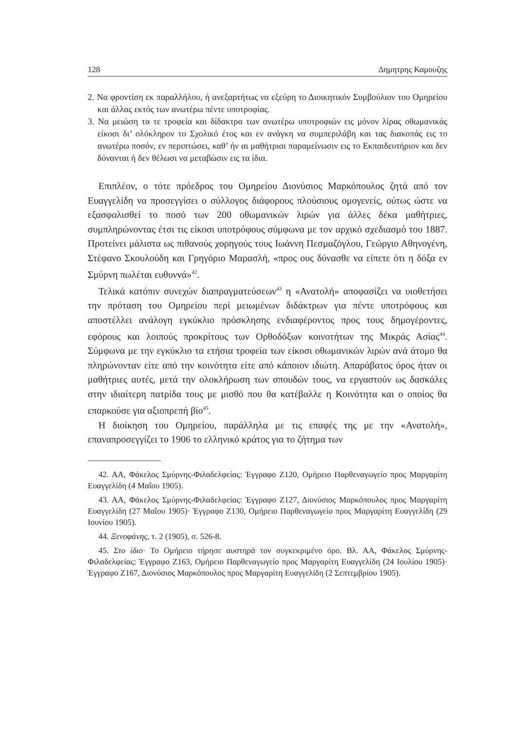128 Δημητρης Καμουζης
2. Να φροντίση εκ παραλλήλου, ή ανεξαρτήτως να εξεύρη το Διοικητικόν Συμβούλιον του Ομηρείου και άλλας εκτός των ανωτέρω πέντε υποτροφίας.
3. Να μειώση τα τε τροφεία και δίδακτρα των ανωτέρω υποτροφιών εις μόνον λίρας οθωμανικάς είκοσι δι’ ολόκληρον το Σχολικό έτος και εν ανάγκη να συμπεριλάβη και τας διακοπάς εις το ανωτέρω ποσόν, εν περιπτώσει, καθ’ ήν αι μαθήτριαι παραμείνωσιν εις το Εκπαιδευτήριον και δεν δύνανται ή δεν θέλωσι να μεταβώσιν εις τα ίδια.
Επιπλέον, ο τότε πρόεδρος του Ομηρείου Διονύσιος Μαρκόπουλος ζητά από τον Ευαγγελίδη να προσεγγίσει ο σύλλογος διάφορους πλούσιους ομογενείς, ούτως ώστε να εξασφαλισθεί το ποσό των 200 οθωμανικών λιρών για άλλες δέκα μαθήτριες, συμπληρώνοντας έτσι τις είκοσι υποτρόφους σύμφωνα με τον αρχικό σχεδιασμό του 1887. Προτείνει μάλιστα ως πιθανούς χορηγούς τους Ιωάννη Πεσμαζόγλου, Γεώργιο Αθηνογένη, Στέφανο Σκουλούδη και Γρηγόριο Μαρασλή, «προς ους δύνασθε να είπετε ότι η δόξα εν Σμύρνη πωλέται ευθυννά»<sup>42</sup>.
Τελικά κατόπιν συνεχών διαπραγματεύσεων<sup>43</sup> η «Ανατολή» αποφασίζει να υιοθετήσει την πρόταση του Ομηρείου περί μειωμένων διδάκτρων για πέντε υποτρόφους και αποστέλλει ανάλογη εγκύκλιο πρόσκλησης ενδιαφέροντος προς τους δημογέροντες, εφόρους και λοιπούς προκρίτους των Ορθοδόξων κοινοτήτων της Μικράς Ασίας<sup>44</sup>. Σύμφωνα με την εγκύκλιο τα ετήσια τροφεία των είκοσι οθωμανικών λιρών ανά άτομο θα πληρώνονταν είτε από την κοινότητα είτε από κάποιον ιδιώτη. Απαράβατος όρος ήταν οι μαθήτριες αυτές, μετά την ολοκλήρωση των σπουδών τους, να εργαστούν ως δασκάλες στην ιδιαίτερη πατρίδα τους με μισθό που θα κατέβαλλε η Κοινότητα και ο οποίος θα επαρκούσε για αξιοπρεπή βίο<sup>45</sup>.
Η διοίκηση του Ομηρείου, παράλληλα με τις επαφές της με την «Ανατολή», επαναπροσεγγίζει το 1906 το ελληνικό κράτος για το ζήτημα των
42. ΑΑ, Φάκελος Σμύρνης-Φιλαδελφείας: Έγγραφο Ζ120, Ομήρειο Παρθεναγωγείο προς Μαργαρίτη Ευαγγελίδη (4 Μαΐου 1905).
43. ΑΑ, Φάκελος Σμύρνης-Φιλαδελφείας: Έγγραφο Ζ127, Διονύσιος Μαρκόπουλος προς Μαργαρίτη Ευαγγελίδη (27 Μαΐου 1905)· Έγγραφο Ζ130, Ομήρειο Παρθεναγωγείο προς Μαργαρίτη Ευαγγελίδη (29 Ιουνίου 1905).
44. Ξενοφάνης, τ. 2 (1905), σ. 526-8.
45. Στο ίδιο· Το Ομήρειο τήρησε αυστηρά τον συγκεκριμένο όρο. Βλ. ΑΑ, Φάκελος Σμύρνης-Φιλαδελφείας: Έγγραφο Ζ163, Ομήρειο Παρθεναγωγείο προς Μαργαρίτη Ευαγγελίδη (24 Ιουλίου 1905)· Έγγραφο Ζ167, Διονύσιος Μαρκόπουλος προς Μαργαρίτη Ευαγγελίδη (2 Σεπτεμβρίου 1905).